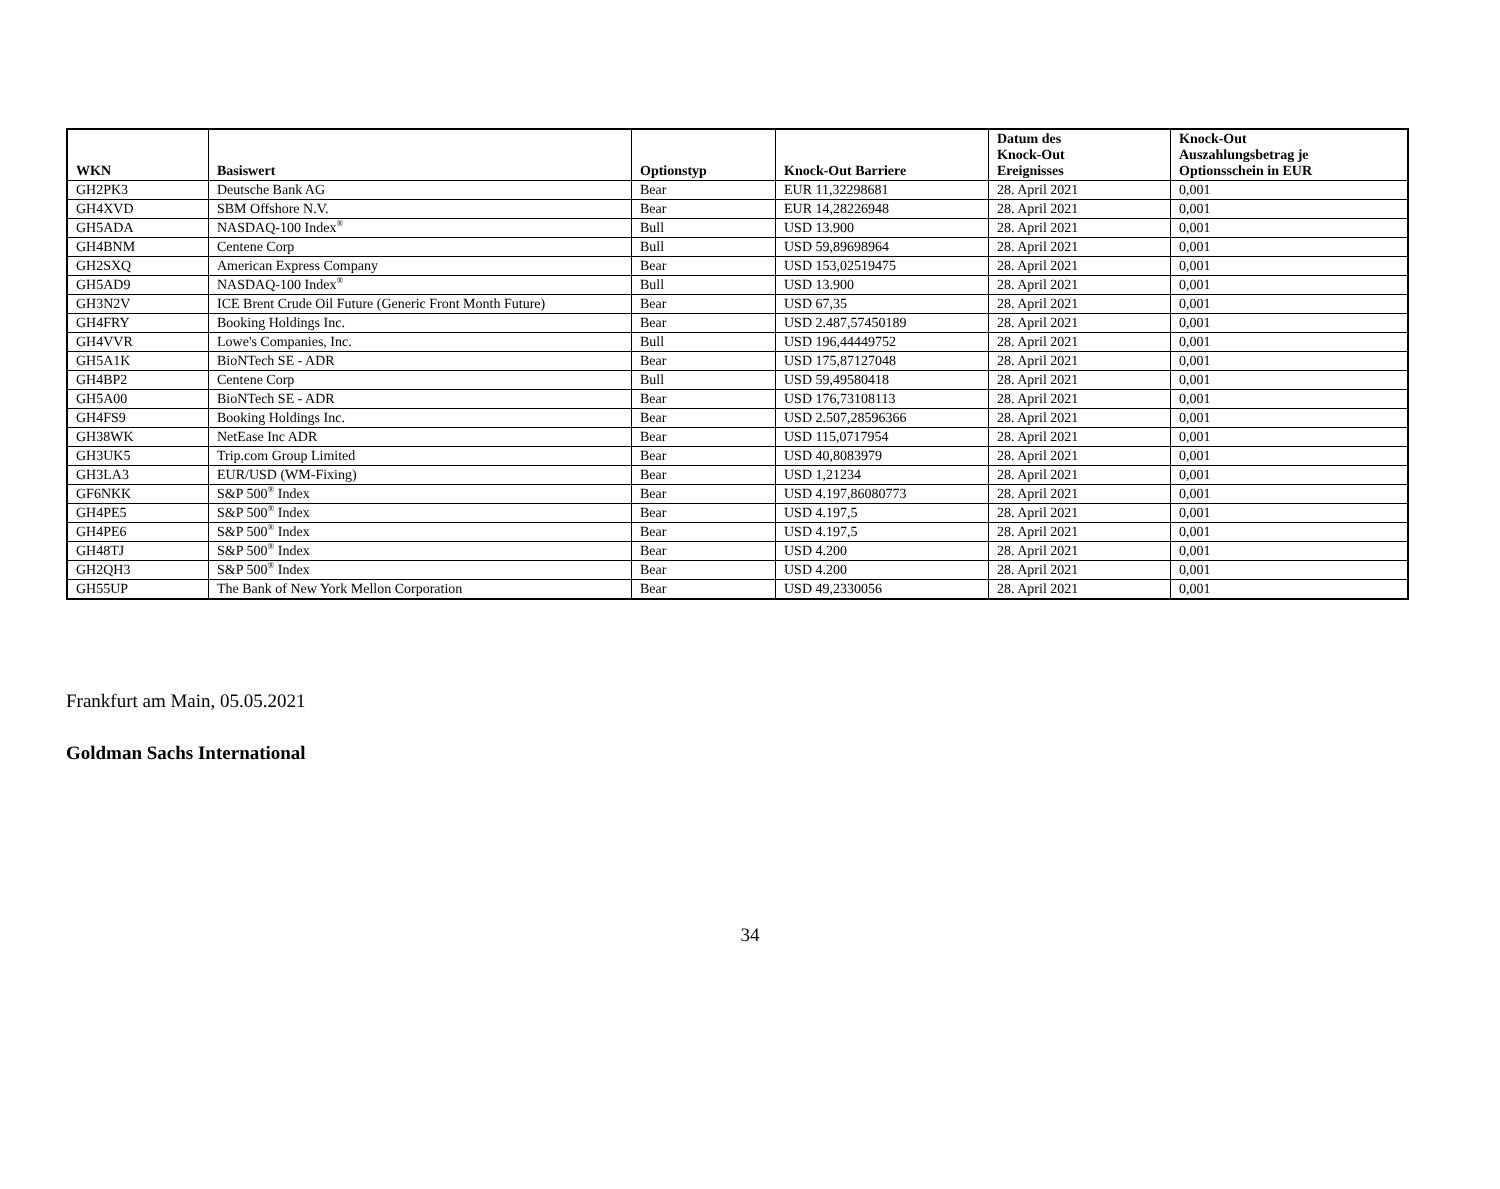| WKN | Basiswert | Optionstyp | Knock-Out Barriere | Datum des Knock-Out Ereignisses | Knock-Out Auszahlungsbetrag je Optionsschein in EUR |
| --- | --- | --- | --- | --- | --- |
| GH2PK3 | Deutsche Bank AG | Bear | EUR 11,32298681 | 28. April 2021 | 0,001 |
| GH4XVD | SBM Offshore N.V. | Bear | EUR 14,28226948 | 28. April 2021 | 0,001 |
| GH5ADA | NASDAQ-100 Index<sup>®</sup> | Bull | USD 13.900 | 28. April 2021 | 0,001 |
| GH4BNM | Centene Corp | Bull | USD 59,89698964 | 28. April 2021 | 0,001 |
| GH2SXQ | American Express Company | Bear | USD 153,02519475 | 28. April 2021 | 0,001 |
| GH5AD9 | NASDAQ-100 Index<sup>®</sup> | Bull | USD 13.900 | 28. April 2021 | 0,001 |
| GH3N2V | ICE Brent Crude Oil Future (Generic Front Month Future) | Bear | USD 67,35 | 28. April 2021 | 0,001 |
| GH4FRY | Booking Holdings Inc. | Bear | USD 2.487,57450189 | 28. April 2021 | 0,001 |
| GH4VVR | Lowe's Companies, Inc. | Bull | USD 196,44449752 | 28. April 2021 | 0,001 |
| GH5A1K | BioNTech SE - ADR | Bear | USD 175,87127048 | 28. April 2021 | 0,001 |
| GH4BP2 | Centene Corp | Bull | USD 59,49580418 | 28. April 2021 | 0,001 |
| GH5A00 | BioNTech SE - ADR | Bear | USD 176,73108113 | 28. April 2021 | 0,001 |
| GH4FS9 | Booking Holdings Inc. | Bear | USD 2.507,28596366 | 28. April 2021 | 0,001 |
| GH38WK | NetEase Inc ADR | Bear | USD 115,0717954 | 28. April 2021 | 0,001 |
| GH3UK5 | Trip.com Group Limited | Bear | USD 40,8083979 | 28. April 2021 | 0,001 |
| GH3LA3 | EUR/USD (WM-Fixing) | Bear | USD 1,21234 | 28. April 2021 | 0,001 |
| GF6NKK | S&P 500<sup>®</sup> Index | Bear | USD 4.197,86080773 | 28. April 2021 | 0,001 |
| GH4PE5 | S&P 500<sup>®</sup> Index | Bear | USD 4.197,5 | 28. April 2021 | 0,001 |
| GH4PE6 | S&P 500<sup>®</sup> Index | Bear | USD 4.197,5 | 28. April 2021 | 0,001 |
| GH48TJ | S&P 500<sup>®</sup> Index | Bear | USD 4.200 | 28. April 2021 | 0,001 |
| GH2QH3 | S&P 500<sup>®</sup> Index | Bear | USD 4.200 | 28. April 2021 | 0,001 |
| GH55UP | The Bank of New York Mellon Corporation | Bear | USD 49,2330056 | 28. April 2021 | 0,001 |
Frankfurt am Main, 05.05.2021
Goldman Sachs International
34